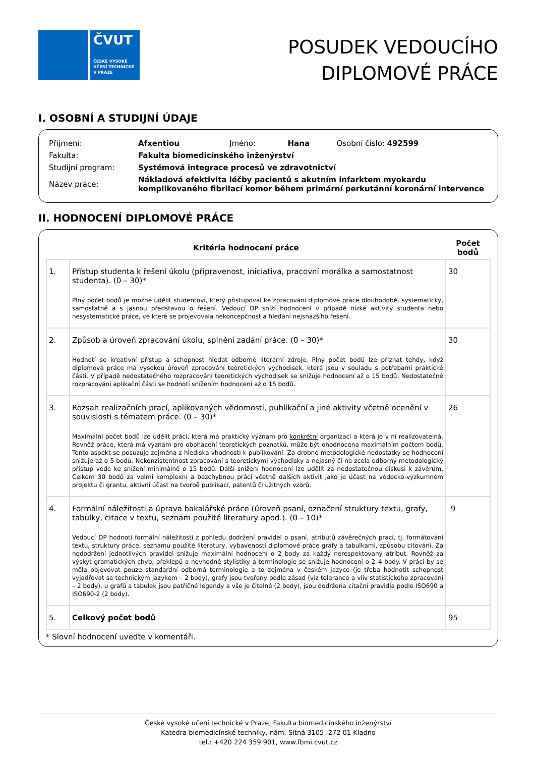ČVUT
ČESKÉ VYSOKÉ
UČENÍ TECHNICKÉ
V PRAZE
POSUDEK VEDOUCÍHO
DIPLOMOVÉ PRÁCE
I. OSOBNÍ A STUDIJNÍ ÚDAJE
| Příjmení: | Afxentiou | Jméno: | Hana | Osobní číslo: 492599 |
| Fakulta: | Fakulta biomedicínského inženýrství | | | |
| Studijní program: | Systémová integrace procesů ve zdravotnictví | | | |
| Název práce: | Nákladová efektivita léčby pacientů s akutním infarktem myokardu komplikovaného fibrilací komor během primární perkutánní koronární intervence | | | |
II. HODNOCENÍ DIPLOMOVÉ PRÁCE
| Kritéria hodnocení práce | | Počet bodů |
| --- | --- | --- |
| 1. | Přístup studenta k řešení úkolu (připravenost, iniciativa, pracovní morálka a samostatnost studenta). (0 – 30)* Plný počet bodů je možné udělit studentovi, který přistupoval ke zpracování diplomové práce dlouhodobě, systematicky, samostatně a s jasnou představou o řešení. Vedoucí DP sníží hodnocení v případě nízké aktivity studenta nebo nesystematické práce, ve které se projevovala nekoncepčnost a hledání nejsnazšího řešení. | 30 |
| 2. | Způsob a úroveň zpracování úkolu, splnění zadání práce. (0 – 30)* Hodnotí se kreativní přístup a schopnost hledat odborné literární zdroje. Plný počet bodů lze přiznat tehdy, když diplomová práce má vysokou úroveň zpracování teoretických východisek, která jsou v souladu s potřebami praktické části. V případě nedostatečného rozpracování teoretických východisek se snižuje hodnocení až o 15 bodů. Nedostatečné rozpracování aplikační části se hodnotí snížením hodnocení až o 15 bodů. | 30 |
| 3. | Rozsah realizačních prací, aplikovaných vědomostí, publikační a jiné aktivity včetně ocenění v souvislosti s tématem práce. (0 – 30)* Maximální počet bodů lze udělit práci, která má praktický význam pro konkrétní organizaci a která je v ní realizovatelná. Rovněž práce, která má význam pro obohacení teoretických poznatků, může být ohodnocena maximálním počtem bodů. Tento aspekt se posuzuje zejména z hlediska vhodnosti k publikování. Za drobné metodologické nedostatky se hodnocení snižuje až o 5 bodů. Nekonzistentnost zpracování s teoretickými východisky a nejasný či ne zcela odborný metodologický přístup vede ke snížení minimálně o 15 bodů. Další snížení hodnocení lze udělit za nedostatečnou diskusi k závěrům. Celkem 30 bodů za velmi komplexní a bezchybnou práci včetně dalších aktivit jako je účast na vědecko-výzkumném projektu či grantu, aktivní účast na tvorbě publikací, patentů či užitných vzorů. | 26 |
| 4. | Formální náležitosti a úprava bakalářské práce (úroveň psaní, označení struktury textu, grafy, tabulky, citace v textu, seznam použité literatury apod.). (0 – 10)* Vedoucí DP hodnotí formální náležitosti z pohledu dodržení pravidel o psaní, atributů závěrečných prací, tj. formátování textu, struktury práce, seznamu použité literatury, vybavenosti diplomové práce grafy a tabulkami, způsobu citování. Za nedodržení jednotlivých pravidel snižuje maximální hodnocení o 2 body za každý nerespektovaný atribut. Rovněž za výskyt gramatických chyb, překlepů a nevhodné stylistiky a terminologie se snižuje hodnocení o 2–4 body. V práci by se měla objevovat pouze standardní odborná terminologie a to zejména v českém jazyce (je třeba hodnotit schopnost vyjadřovat se technickým jazykem – 2 body), grafy jsou tvořeny podle zásad (viz tolerance a vliv statistického zpracování – 2 body), u grafů a tabulek jsou patřičné legendy a vše je čitelné (2 body), jsou dodržena citační pravidla podle ISO690 a ISO690-2 (2 body). | 9 |
| 5. | Celkový počet bodů | 95 |
* Slovní hodnocení uveďte v komentáři.
České vysoké učení technické v Praze, Fakulta biomedicínského inženýrství
Katedra biomedicínské techniky, nám. Sítná 3105, 272 01 Kladno
tel.: +420 224 359 901, www.fbmi.cvut.cz